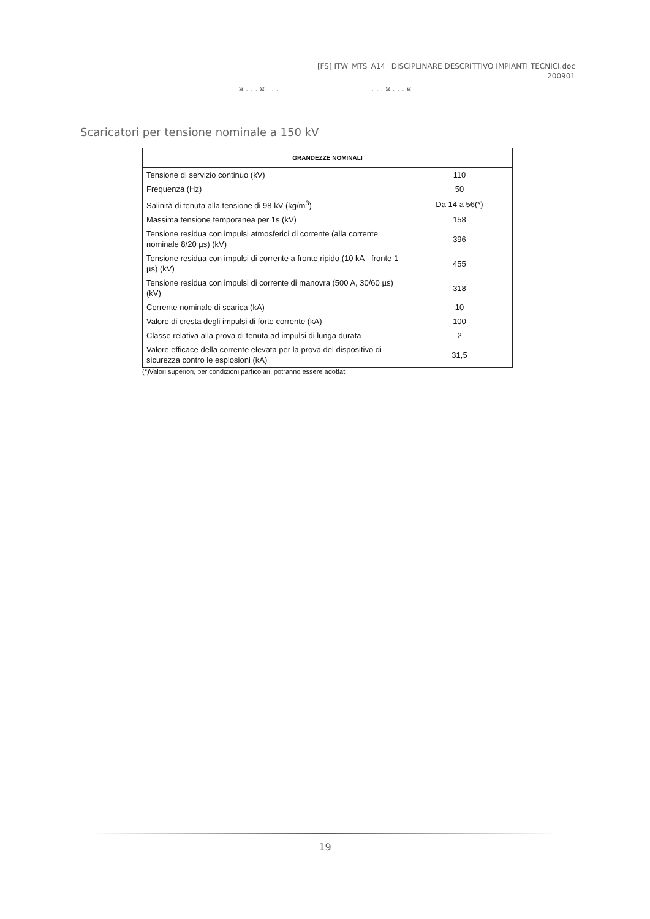[FS] ITW_MTS_A14_ DISCIPLINARE DESCRITTIVO IMPIANTI TECNICI.doc
200901
¤ . . . ¤ . . . ________________________ . . . ¤ . . . ¤
Scaricatori per tensione nominale a 150 kV
| GRANDEZZE NOMINALI | |
| --- | --- |
| Tensione di servizio continuo (kV) | 110 |
| Frequenza (Hz) | 50 |
| Salinità di tenuta alla tensione di 98 kV (kg/m<sup>3</sup>) | Da 14 a 56(*) |
| Massima tensione temporanea per 1s (kV) | 158 |
| Tensione residua con impulsi atmosferici di corrente (alla corrente nominale 8/20 µs) (kV) | 396 |
| Tensione residua con impulsi di corrente a fronte ripido (10 kA - fronte 1 µs) (kV) | 455 |
| Tensione residua con impulsi di corrente di manovra (500 A, 30/60 µs) (kV) | 318 |
| Corrente nominale di scarica (kA) | 10 |
| Valore di cresta degli impulsi di forte corrente (kA) | 100 |
| Classe relativa alla prova di tenuta ad impulsi di lunga durata | 2 |
| Valore efficace della corrente elevata per la prova del dispositivo di sicurezza contro le esplosioni (kA) | 31,5 |
(*)Valori superiori, per condizioni particolari, potranno essere adottati
19